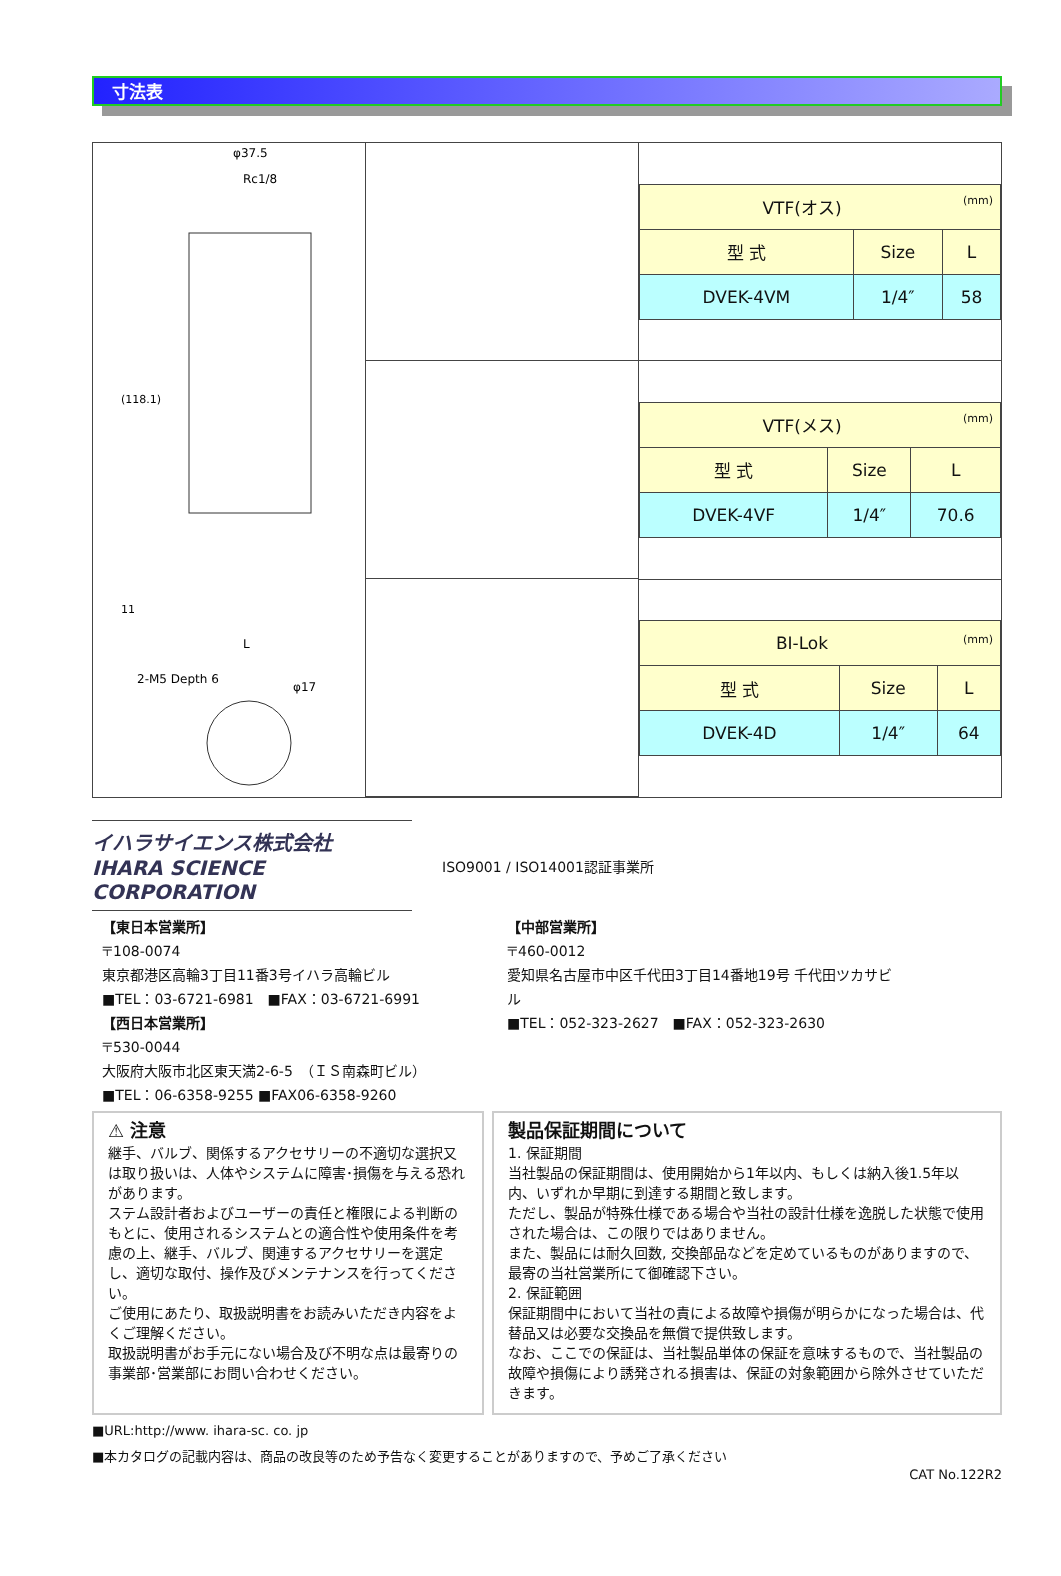寸法表
φ37.5
Rc1/8
(118.1)
11
L
2-M5 Depth 6
φ17
| VTF(オス) (mm) | | |
| --- | --- | --- |
| 型 式 | Size | L |
| DVEK-4VM | 1/4″ | 58 |
| VTF(メス) (mm) | | |
| --- | --- | --- |
| 型 式 | Size | L |
| DVEK-4VF | 1/4″ | 70.6 |
| BI-Lok (mm) | | |
| --- | --- | --- |
| 型 式 | Size | L |
| DVEK-4D | 1/4″ | 64 |
イハラサイエンス株式会社
IHARA SCIENCE CORPORATION
ISO9001 / ISO14001認証事業所
【東日本営業所】
〒108-0074
東京都港区高輪3丁目11番3号イハラ高輪ビル
■TEL：03-6721-6981　■FAX：03-6721-6991
【西日本営業所】
〒530-0044
大阪府大阪市北区東天満2-6-5　（ＩＳ南森町ビル）
■TEL：06-6358-9255 ■FAX06-6358-9260
【中部営業所】
〒460-0012
愛知県名古屋市中区千代田3丁目14番地19号 千代田ツカサビル
■TEL：052-323-2627　■FAX：052-323-2630
⚠ 注意
継手、バルブ、関係するアクセサリーの不適切な選択又は取り扱いは、人体やシステムに障害･損傷を与える恐れがあります。
ステム設計者およびユーザーの責任と権限による判断のもとに、使用されるシステムとの適合性や使用条件を考慮の上、継手、バルブ、関連するアクセサリーを選定し、適切な取付、操作及びメンテナンスを行ってください。
ご使用にあたり、取扱説明書をお読みいただき内容をよくご理解ください。
取扱説明書がお手元にない場合及び不明な点は最寄りの事業部･営業部にお問い合わせください。
製品保証期間について
1. 保証期間
当社製品の保証期間は、使用開始から1年以内、もしくは納入後1.5年以内、いずれか早期に到達する期間と致します。
ただし、製品が特殊仕様である場合や当社の設計仕様を逸脱した状態で使用された場合は、この限りではありません。
また、製品には耐久回数, 交換部品などを定めているものがありますので、最寄の当社営業所にて御確認下さい。
2. 保証範囲
保証期間中において当社の責による故障や損傷が明らかになった場合は、代替品又は必要な交換品を無償で提供致します。
なお、ここでの保証は、当社製品単体の保証を意味するもので、当社製品の故障や損傷により誘発される損害は、保証の対象範囲から除外させていただきます。
■URL:http://www. ihara-sc. co. jp
■本カタログの記載内容は、商品の改良等のため予告なく変更することがありますので、予めご了承ください
CAT No.122R2